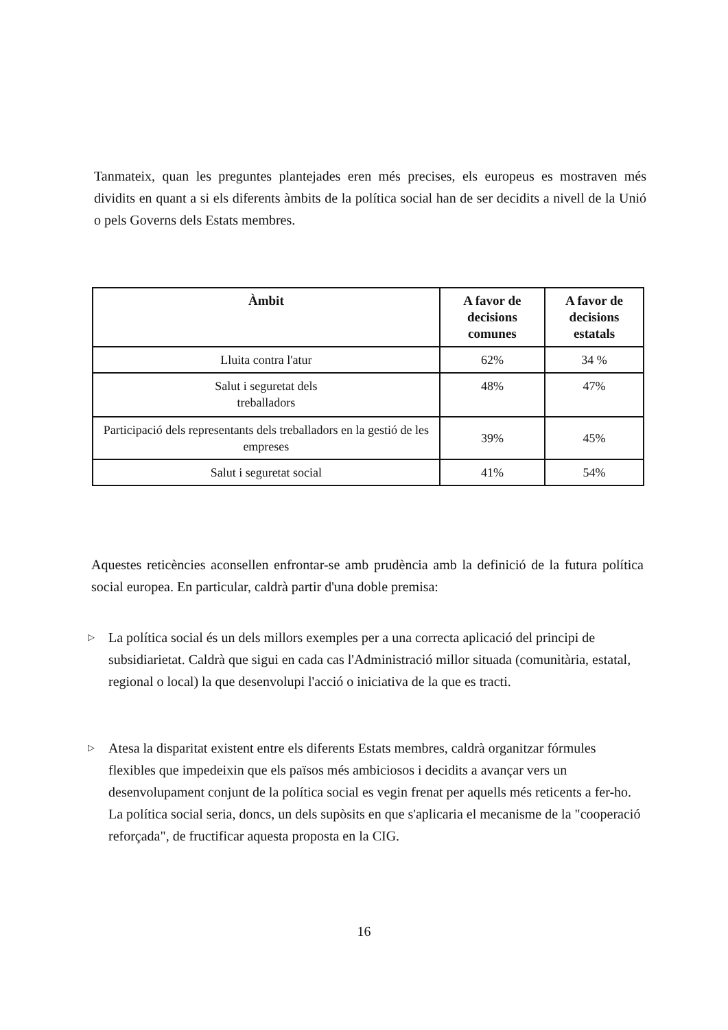Tanmateix, quan les preguntes plantejades eren més precises, els europeus es mostraven més dividits en quant a si els diferents àmbits de la política social han de ser decidits a nivell de la Unió o pels Governs dels Estats membres.
| Àmbit | A favor de decisions comunes | A favor de decisions estatals |
| --- | --- | --- |
| Lluita contra l'atur | 62% | 34 % |
| Salut i seguretat dels treballadors | 48% | 47% |
| Participació dels representants dels treballadors en la gestió de les empreses | 39% | 45% |
| Salut i seguretat social | 41% | 54% |
Aquestes reticències aconsellen enfrontar-se amb prudència amb la definició de la futura política social europea. En particular, caldrà partir d'una doble premisa:
▷ La política social és un dels millors exemples per a una correcta aplicació del principi de subsidiarietat. Caldrà que sigui en cada cas l'Administració millor situada (comunitària, estatal, regional o local) la que desenvolupi l'acció o iniciativa de la que es tracti.
▷ Atesa la disparitat existent entre els diferents Estats membres, caldrà organitzar fórmules flexibles que impedeixin que els països més ambiciosos i decidits a avançar vers un desenvolupament conjunt de la política social es vegin frenat per aquells més reticents a fer-ho. La política social seria, doncs, un dels supòsits en que s'aplicaria el mecanisme de la "cooperació reforçada", de fructificar aquesta proposta en la CIG.
16